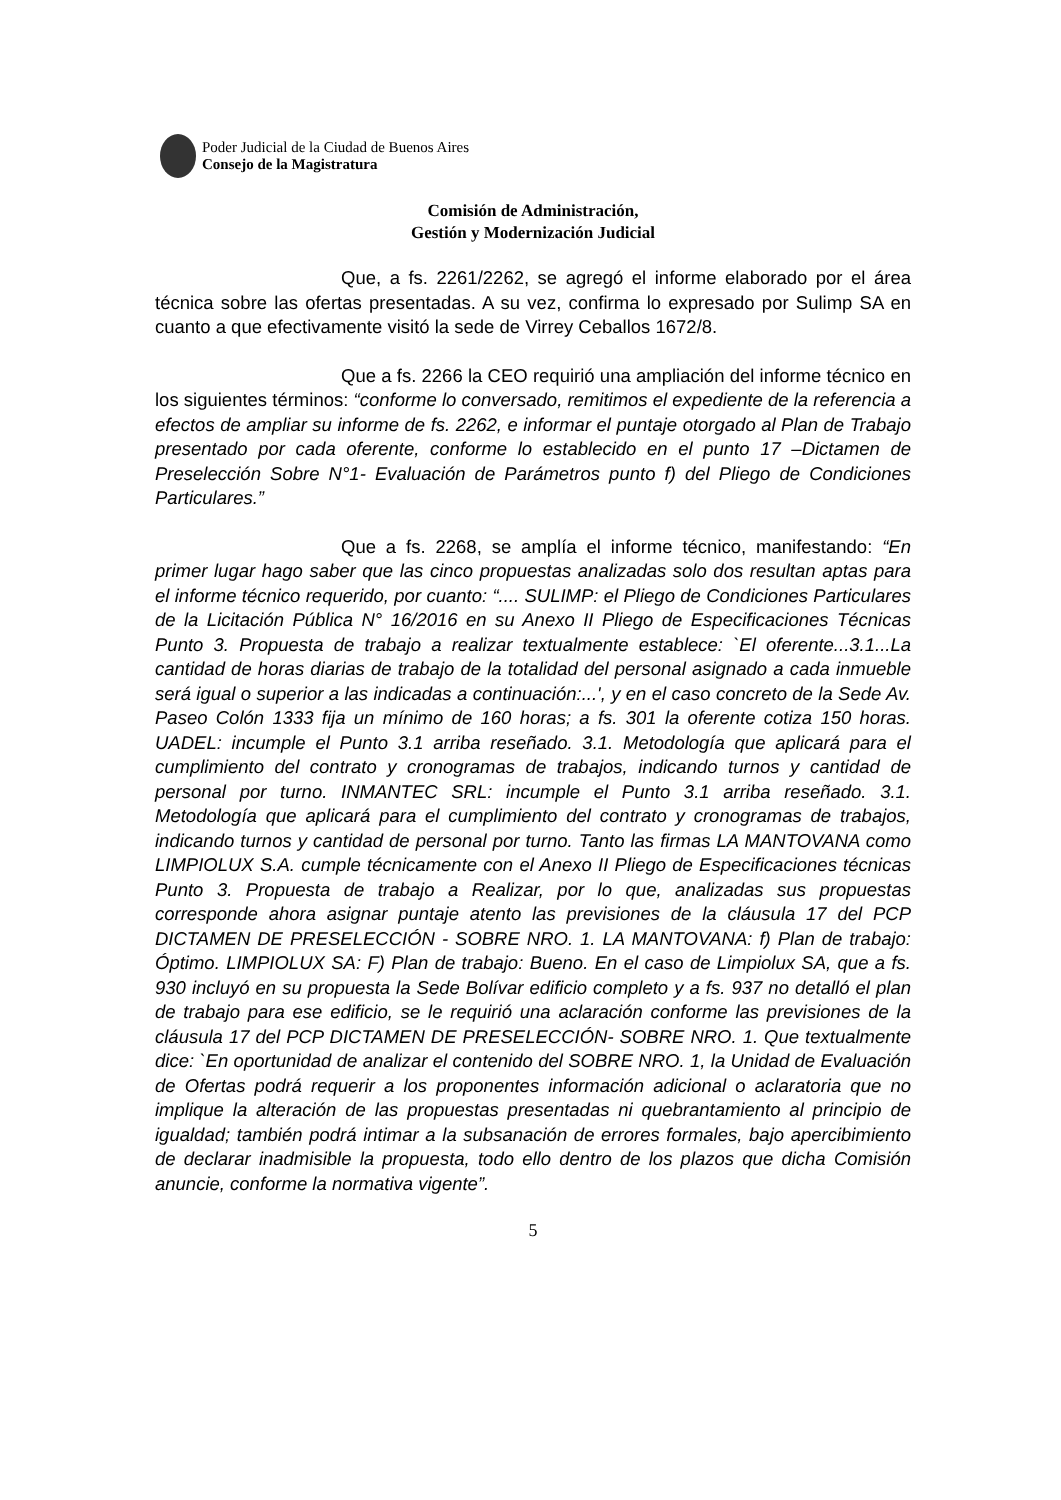Poder Judicial de la Ciudad de Buenos Aires
Consejo de la Magistratura
Comisión de Administración,
Gestión y Modernización Judicial
Que, a fs. 2261/2262, se agregó el informe elaborado por el área técnica sobre las ofertas presentadas. A su vez, confirma lo expresado por Sulimp SA en cuanto a que efectivamente visitó la sede de Virrey Ceballos 1672/8.
Que a fs. 2266 la CEO requirió una ampliación del informe técnico en los siguientes términos: “conforme lo conversado, remitimos el expediente de la referencia a efectos de ampliar su informe de fs. 2262, e informar el puntaje otorgado al Plan de Trabajo presentado por cada oferente, conforme lo establecido en el punto 17 –Dictamen de Preselección Sobre N°1- Evaluación de Parámetros punto f) del Pliego de Condiciones Particulares.”
Que a fs. 2268, se amplía el informe técnico, manifestando: “En primer lugar hago saber que las cinco propuestas analizadas solo dos resultan aptas para el informe técnico requerido, por cuanto: “.... SULIMP: el Pliego de Condiciones Particulares de la Licitación Pública N° 16/2016 en su Anexo II Pliego de Especificaciones Técnicas Punto 3. Propuesta de trabajo a realizar textualmente establece: `El oferente...3.1...La cantidad de horas diarias de trabajo de la totalidad del personal asignado a cada inmueble será igual o superior a las indicadas a continuación:...', y en el caso concreto de la Sede Av. Paseo Colón 1333 fija un mínimo de 160 horas; a fs. 301 la oferente cotiza 150 horas. UADEL: incumple el Punto 3.1 arriba reseñado. 3.1. Metodología que aplicará para el cumplimiento del contrato y cronogramas de trabajos, indicando turnos y cantidad de personal por turno. INMANTEC SRL: incumple el Punto 3.1 arriba reseñado. 3.1. Metodología que aplicará para el cumplimiento del contrato y cronogramas de trabajos, indicando turnos y cantidad de personal por turno. Tanto las firmas LA MANTOVANA como LIMPIOLUX S.A. cumple técnicamente con el Anexo II Pliego de Especificaciones técnicas Punto 3. Propuesta de trabajo a Realizar, por lo que, analizadas sus propuestas corresponde ahora asignar puntaje atento las previsiones de la cláusula 17 del PCP DICTAMEN DE PRESELECCIÓN - SOBRE NRO. 1. LA MANTOVANA: f) Plan de trabajo: Óptimo. LIMPIOLUX SA: F) Plan de trabajo: Bueno. En el caso de Limpiolux SA, que a fs. 930 incluyó en su propuesta la Sede Bolívar edificio completo y a fs. 937 no detalló el plan de trabajo para ese edificio, se le requirió una aclaración conforme las previsiones de la cláusula 17 del PCP DICTAMEN DE PRESELECCIÓN- SOBRE NRO. 1. Que textualmente dice: `En oportunidad de analizar el contenido del SOBRE NRO. 1, la Unidad de Evaluación de Ofertas podrá requerir a los proponentes información adicional o aclaratoria que no implique la alteración de las propuestas presentadas ni quebrantamiento al principio de igualdad; también podrá intimar a la subsanación de errores formales, bajo apercibimiento de declarar inadmisible la propuesta, todo ello dentro de los plazos que dicha Comisión anuncie, conforme la normativa vigente”.
5